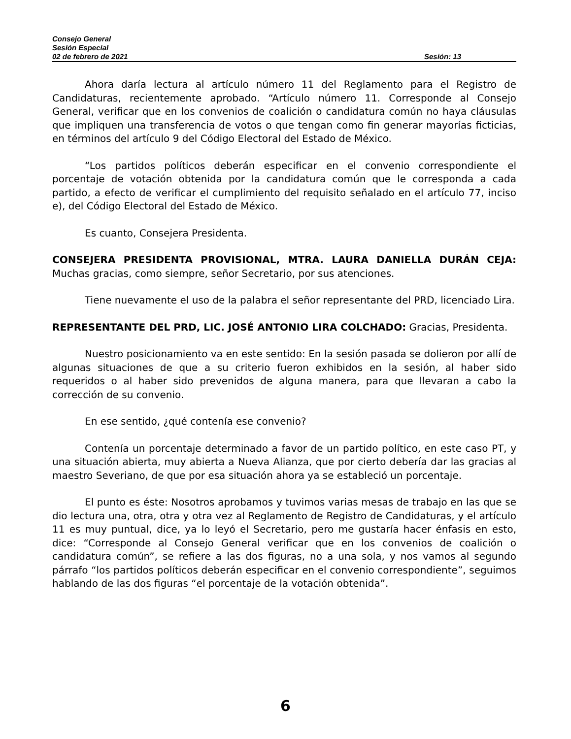Consejo General
Sesión Especial
02 de febrero de 2021 Sesión: 13
Ahora daría lectura al artículo número 11 del Reglamento para el Registro de Candidaturas, recientemente aprobado. “Artículo número 11. Corresponde al Consejo General, verificar que en los convenios de coalición o candidatura común no haya cláusulas que impliquen una transferencia de votos o que tengan como fin generar mayorías ficticias, en términos del artículo 9 del Código Electoral del Estado de México.
“Los partidos políticos deberán especificar en el convenio correspondiente el porcentaje de votación obtenida por la candidatura común que le corresponda a cada partido, a efecto de verificar el cumplimiento del requisito señalado en el artículo 77, inciso e), del Código Electoral del Estado de México.
Es cuanto, Consejera Presidenta.
CONSEJERA PRESIDENTA PROVISIONAL, MTRA. LAURA DANIELLA DURÁN CEJA: Muchas gracias, como siempre, señor Secretario, por sus atenciones.
Tiene nuevamente el uso de la palabra el señor representante del PRD, licenciado Lira.
REPRESENTANTE DEL PRD, LIC. JOSÉ ANTONIO LIRA COLCHADO: Gracias, Presidenta.
Nuestro posicionamiento va en este sentido: En la sesión pasada se dolieron por allí de algunas situaciones de que a su criterio fueron exhibidos en la sesión, al haber sido requeridos o al haber sido prevenidos de alguna manera, para que llevaran a cabo la corrección de su convenio.
En ese sentido, ¿qué contenía ese convenio?
Contenía un porcentaje determinado a favor de un partido político, en este caso PT, y una situación abierta, muy abierta a Nueva Alianza, que por cierto debería dar las gracias al maestro Severiano, de que por esa situación ahora ya se estableció un porcentaje.
El punto es éste: Nosotros aprobamos y tuvimos varias mesas de trabajo en las que se dio lectura una, otra, otra y otra vez al Reglamento de Registro de Candidaturas, y el artículo 11 es muy puntual, dice, ya lo leyó el Secretario, pero me gustaría hacer énfasis en esto, dice: “Corresponde al Consejo General verificar que en los convenios de coalición o candidatura común”, se refiere a las dos figuras, no a una sola, y nos vamos al segundo párrafo “los partidos políticos deberán especificar en el convenio correspondiente”, seguimos hablando de las dos figuras “el porcentaje de la votación obtenida”.
6